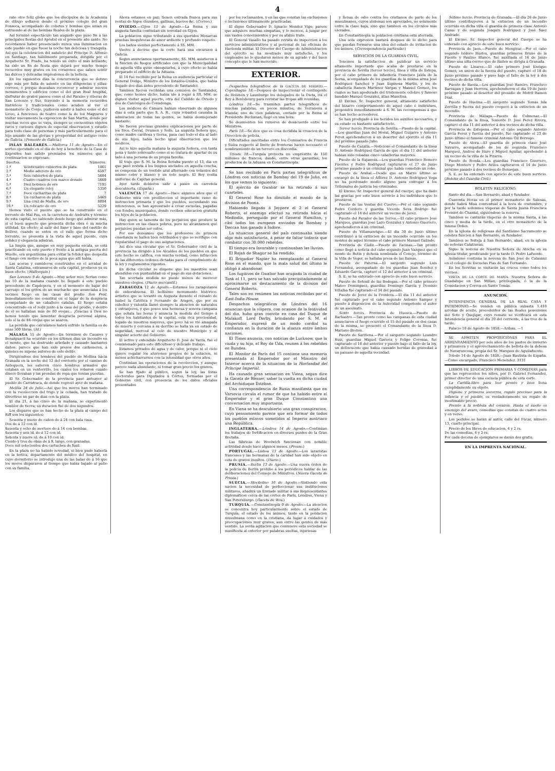4
rato otro feliz globo que los discípulos de la Academia de dibujo soltaron desde el próximo colegio del gran Fonseca, acompañado de cohetes y bombas que unian su estruendo al de las bombas Reales de la plaza.
Así terminó espectáculo tan augusto que puso fin á las principales fiestas del Apóstol en el presente año santo. No recordamos haber presenciado nunca una iluminacion en este pueblo en que fuese la noche tan deliciosa y tranquila. Así que la celebracion del natalicio del Príncipe D. Alfonso en Santiago, tan hábilmente preparada, dirigida por el Arquitecto Sr. Prado, ha tenido un éxito el más brillante; ha sido un fin de fiesta que dejará por mucho tiempo recuerdos muy gratos en los corazones que saben sentir las dulces y delicadas impresiones de la belleza.
En los siguientes dias la concurrencia que se detuvo algo más por falta de asiento en las diligencias y sillas-correos, ó porque deseaban reconocer y admirar nuevos monumentos y edificios como el del gran Real hospital, disfrutar de gratos paseos como el del Paraíso y riberas de San Lorenzo y Sur, trayendo á la memoria recuerdos históricos y tradicionales como acuden al ver el monasterio de Conjo, pudieron asistir á bailes como el del Liceo, á funciones de teatro como la de los Magyares y visitar nuevamente la exposicion de San Martin, donde por muchas veces que se vaya, siempre se encuentran objetos raros y curiosos dignos de especial observacion y estudio para todo clase de personas y más particularmente para el hijo amante de las glorias y prosperidad del antiguo reino de Galicia. (Fomento de Galicia.)
ISLAS BALEARES.—Mallorca 11 de Agosto.—En el sorteo ejecutado en el dia de hoy á beneficio de la Casa de Expósitos han salido premiados los números que á continuacion se expresan:
| Suertes. | | Números. |
| --- | --- | --- |
| 1.ª | Veinticuatro cubiertos de plata | 1461 |
| 2.ª | Medio aderezo de oro | 6597 |
| 3.ª | Seis cubiertos de plata | 5604 |
| 4.ª | Cuatro cuadros con marco dorado | 5669 |
| 5.ª | Diez botones de oro | 7195 |
| 6.ª | Un elegante reloj | 5350 |
| 7.ª | Doce cucharitas de plata | 7 |
| 8.ª | Un cucharon de plata | 5469 |
| 9.ª | Una cruz de Malta, de oro | 8894 |
| 10.ª | Un relicario de oro | 5229 |
Hemos visto el puente que se ha construido en el torrente de Mal Pas, en la carretera de Andraitx y término de esta capital, no sabiendo desde luego qué admirar más, si el buen aspecto que presenta dicha obra ó su mucha utilidad. En efecto; al salir del llano y base del castillo de Bellver, cuando se entra en el valle que forma dicho torrente, se presenta á la vista de aquel puente, cuya solidez y elegancia admiran.
La limpia que, aunque en muy pequeña escala, se está practicando en este puerto y frente á la antigua puerta del Muelle, era urgentísima para evitar la fetidez que despedia el fango con motivo de la poca agua que allí habia.
Las aceras y sumideros construidos en el arrabal de Santa Catalina, extramuros de esta capital, producen ya su buen efecto. (Mallorquin.)
San Lorenzo 9 de Agosto.—Muy señor mio: Serian como las 10 de la mañana cuando he llegado á este pueblo procedente de Capdepera, y en el momento de bajar del carruaje oí los gritos de un muchacho que anunciaba á los vecinos fuego en las casas del predio Son Pont. Inmediatamente me constituí en el lugar de la desgracia acompañado de un caballero catalan. El fuego estaba concentrado en el redil junto á la casa del predio, y dentro de él se hallaban más de 80 ovejas... ¡Gracias á Dios no hemos tenido que lamentar desgracia personal alguna, solo sí la de 84 ovejas que se asaron.
La pérdida que calculamos habrá sufrido la familia es de unas 500 libras. (Id.)
MÁLAGA 15 de Agosto.—En términos de Casares y Benalguacil ha ocurrido en los últimos dias un incendio en el monte, que ha destruido arbolado y causado bastantes daños: parece que han sido presos dos carboneros, á quienes se supone autores de este delito.
Dirigiéndose dos hombres del pueblo de Mollina hácia Granada en la noche del 12 del corriente por el camino de Antequera, les salieron cinco hombres armados que estaban en un ventorrillo, los cuales les robaron cuanto dinero llevaban y las prendas de ropa que tenian puestas.
El Sr. Gobernador de la provincia pasó anteayer al pueblo de Carratraca, de donde regresó ayer de mañana.
Melilla 24 de Julio.—Así que los moros han terminado con la recoleccion del trigo y la cebada, han tratado de divertirse un par de dias con la plaza.
El dia 21, á las cinco de la mañana, se experimentó temblor de tierra; su duracion fué de dos segundos.
Los disparos que se han hecho de la plaza al campo del Riff son los siguientes:
Sesenta y nueve de cañon de á 24 con bala rasa.
Dos de á 12 con id.
Sesenta y ocho de mortero de á 14 con bombas.
Sesenta y seis id. de á 12 con id.
Setenta y nueve id. de á 10 con id.
Ciento y tres de obus de á 9, largo, con granadas.
Doce mil setecientos dos cartuchos de fusil.
En la plaza no ha habido novedad, si bien pudo haberla en la botica, departamento del médico del hospital, en cuyo dormitorio se introdujo una de las balas de á 16 que los moros dispararon al tiempo que habia bajado al patio con su familia.
Ahora estamos en paz; tienen entrada franca para sus ventas de higos chumbos, gallinas, huevos &c. (Correo.)
OVIEDO.—Gijon 15 de Agosto.—La Reina y sus augusta familia continúan sin novedad en Gijon.
La poblacion sigue tributando á sus queridos Monarcas pruebas inequívocas de amor ardiente y profundo respeto.
Los baños sientan perfectamente á SS. MM.
Vuelve á decirse que la corte hará una excursion á Galicia.
Segun anunciamos oportunamente, SS. MM. asistieron á la funcion de fuegos artificiales con que la Municipalidad de aquella villa quiso obsequiarles, á cuyo efecto se habia preparado el edificio de la Aduana.
El 14 fué recibido por la Reina en audiencia particular el General Dodge, Ministro de los Estados-Unidos, que habia llegado dos dias ántes procedente de Santander.
Tambien fueron recibidas una comision de Santander, que, como hemos dicho, habia ido á rogar á SS. MM. se dignen visitar aquel puerto, otra del Cabildo de Oviedo y dos de Canónigos de Covadonga.
Los médicos de Cámara habian observado de algunos dias á esta parte que S. A. R., cuya robustez causaba la admiracion de todas las gentes, se habia desmejorado bastante.
No fueron precisas grandes explicaciones por parte de los Sres. Corral, Drumen y Solís. La augusta Señora que, como madre cariñosa y tierna, pasa casi todo el dia al lado de sus hijos, habia hecho igual observacion que los médicos.
Así lo hizo aquella mañana la augusta Señora, con tanta pena y tanto sobresalto como si se tratara de apartar de su lado á una persona de su propia familia.
El traje que S. M. la Reina llevaba puesto el 13, dia en que pasó revista á los buques anclados en aquella concha, se componia de un vestido azul alternado con volantes del mismo color y blanco y un velo negro. El Rey vestia uniforme de Capitan general.
Ayer tarde debieron salir á paseo en carretela descubierta. (España.)
VALENCIA 17 de Agosto.—Hace algunos años que el Gobierno mira con predileccion el importante ramo de instruccion primaria y que los pueblos, secundando sus intenciones, se han apresurado á crear escuelas, pagadas con fondos municipales, donde reciben educacion gratuita los hijos de la poblacion.
Hay quien se lamenta de los perjuicios que produce la instruccion en las clases pobres, pero no alcanzamos qué perjuicios puedan ser estos.
Por eso deseamos que los profesores de primera enseñanza se hallen bien retribuidos y que se verifique con regularidad el pago de sus asignaciones.
Así dice una circular que el Sr. Gobernador civil de la provincia ha dirigido á los Alcaldes de los pueblos en que este hecho se califica, con mucha verdad, como infraccion de las diferentes órdenes dictadas para el cumplimiento de la ley y reglamentos vigentes.
En dicha circular se dispone que los maestros sean atendidos con puntualidad en el pago de sus dotaciones.
Tan acertada medida no puede ménos de merecer nuestros elogios. (Diario mercantil.)
ZARAGOZA 12 de Agosto.—Estamos los zaragozanos de enhorabuena. El bellísimo monumento histórico-artístico que se levantó en Augusta durante el reinado de Isabel la Católica y Fernando de Aragon, que por su esbeltez y valentía llamó siempre la atencion de naturales y extranjeros, y que posee una hermosa y sonora campana que señala las horas y anuncia la medida del tiempo á todos los habitantes de la capital, esta rica preciosidad, legado de nuestros mayores, que poco há se vió amagada de muerte y cercana á su derribo se halla ya en estado de seguridad, merced al celo de nuestro Municipio y al singular acierto del Gobierno.
El activo y entendido Arquitecto D. José de Yarza, fué el comisionado para este dificultoso y delicado trabajo.
Estamos privados de agua y de calor, porque ni el cielo quiere regalar los aluviones propios de la estacion, ni ménos achicharrarnos con la intensidad que otros años.
Continúan las operaciones de la recoleccion, y aunque parece nada abundante, ni tomar gran precio los granos.
Se han fijado al público, segun la ley, las listas electorales para Diputados á Córtes, formadas por el Gobierno civil, con presencia de los datos oficiales presentados
por los reclamantes, y en las que constan las exclusiones é inclusiones últimamente practicadas.
El digno Gobernador D. Ignacio Mendez Vigo, parece que adquiere muchas simpatías, y lo merece, á juzgar por sus vastos conocimientos y por su afable trato.
El General Vasallo ha pasado revista de inspeccion á los servicios administrativos y al personal de las oficinas de Hacienda militar. El Director del Cuerpo de Administracion del ejército se ha mostrado muy satisfecho, y los empleados no lo quedaron ménos de su agrado y del buen concepto que le han merecido.
EXTERIOR.
Despachos telegráficos de la GACETA DE MADRID.—Copenhague 18.—Despues de inspeccionar el contingente de Holstein y Launburgo los delegados de la Dieta, irá el Rey á Renlsbourg para revistar las tropas allí reunidas.
Lóndres 18.—Se trasmiten partes telegráficos de muchas palabras, en pocos minutos, de Terranova á Irlanda; uno de cien palabras, enviado por la Reina al Presidente Buchanan, llegó en una hora.
Se desmienten los rumores de desacuerdo entre los Ministros.
París 18.—Se dice que es cosa decidida la creacion de la Direccion de policía.
Dificultades suscitadas entre los Comisarios de Francia y Suiza respecto al límite de fronteras hacen necesario el nombramiento de un tercero en discordia.
Trieste 18.—Turquía proyecta un empréstito de 150 millones de francos, dando, entre otras garantías, los productos de la Aduana en Constantinopla.
Se han recibido en París partes telegráficos de Lóndres con noticias de Bombay del 19 de Julio, en los que vemos lo siguiente:
El ejército de Gwalior se ha retirado á sus cuarteles.
El General Rose ha dimitido el mando de la division de Poona.
Habiendo llegado á Jeypore el 2 el General Roberts, el enemigo efectuó su retirada hácia el Mediodía, perseguido por el General Hamilton, y cási todos los europeos enviados de Bombay y Deccan han ganado á Indore.
La situacion general del país continuaba siendo algo más satisfactoria, á pesar de faltar todavía que combatir con 30.000 rebeldes.
El tiempo era favorable y continuaban las lluvias.
El Rajah de Shagur se ha rendido.
El Brigadier Napier ha reemplazado al General Rose en el mando, que la mala salud del último le obligó á abandonar.
Los fugitivos de Gwalior han ocupado la ciudad de Tonk el 11, pero se han salvado precipitadamente al aproximarse un destacamento de la division del General Roberts.
Tales son en resúmen las noticias recibidas por el East-India-House.
Despachos telegráficos de Lóndres del 16 anuncian que la víspera, con ocasion de la festividad del dia, hubo gran convite en casa del Duque de Malakoff. Lord Derby, brindando por S. M. el Emperador, expresó de un modo cordial su confianza en la duracion de la alianza entre ámbas naciones.
El Times anuncia, con noticias de Lucknow, que la viuda y su hijo, el Rey de Uda, reunen á los rebeldes en Bundea.
El Monitor de París del 15 contiene una memoria presentada al Emperador por el Ministro del Interior acerca de la situacion de la Horfandad del Príncipe Imperial.
Ha causado gran sensacion en Viena, segun dice la Gaceta de Wesser, saber la vuelta en dicha ciudad del Archiduque Estéban.
Una correspondencia de Rusia manifiesta que en Varsovia circula el rumor de que ha habido entre el Emperador y el gran Duque Constantino una conversacion muy importante.
En Viena se ha descubierto una gran conspiracion, cuyo pensamiento parece que era formar de todos los pueblos eslavos sometidos al Imperio austriaco una República.
INGLATERRA.—Lóndres 14 de Agosto.—Continúan los trabajos de fortificacion en diversos puntos de la Gran Bretaña.
Las fábricas de Woolwich funcionan con notable actividad desde hace algunos meses. (Presse.)
PORTUGAL.—Lisboa 13 de Agosto.—Los lazaristas franceses y las hermanas de la caridad han sido objeto en esta de graves insultos. (Diario.)
PRUSIA.—Berlin 13 de Agosto.—Una nueva órden de la policía de Berlin prohibe á los periódicos hablar de las deliberaciones del Consejo de Ministros. (Nueva Gaceta de Prusia.)
SUECIA.—Stockolmo 10 de Agosto.—Sintiendo esta nacion la necesidad de perfeccionar sus instituciones militares, añadirá un Enviado militar á sus Representantes diplomáticos cerca de las córtes de París, Lóndres, Viena y San Petersburgo. (Gaceta de Wos.)
TURQUÍA.—Constantinopla 9 de Agosto.—La atencion se concentra hoy particularmente sobre el estado de Turquía; el estado de los ánimos, tanto en la poblacion musulmana como en la cristiana, da lugar á cuidados y preocupaciones muy graves, aun entre las gentes de más sentido. La sorda agitacion que conmueve esta sociedad se manifiesta al exterior por palabras sueltas, injuriosas
y llenas de odio contra los cristianos de parte de los musulmanes, cuyos síntomas son apreciados, no solamente entre la clase baja, sino que tambien en los círculos más elevados.
En Constantinopla la poblacion cristiana está aterrada.
Una sola expresion bastará despues de lo dicho para que puedan formarse una idea del estado de irritacion de los ánimos. (Correspondencia particular.)
SERVICIOS DE LA GUARDIA CIVIL.
Tenemos la satisfaccion de publicar un servicio altamente importante que acaba de prestarse en la provincia de Sevilla (tercer tercio), línea y villa de Estepa, por el cabo primero de infantería Francisco Jalda de la Serna, acompañado de los guardias de la misma arma José Rodriguez Sanchez y Juan Espinosa Martin, y los de caballería Ramon Martinez Vargas y Manuel Gomez, los cuales se han apoderado del tristemente célebre y famoso bandido Manuel Gonzalez, álias Muselina.
El Excmo. Sr. Inspector general, altamente satisfecho del bizarro comportamiento de aquel cabo é individuos, propondrá inmediatamente á S. M. las recompensas á que se han hecho acreedores.
Se han prodigado á los heridos los auxilios necesarios, y su estado es bastante satisfactorio.
Tercer tercio. Provincia de Sevilla.—Puesto de la capital.—Los guardias Juan del Moral, Miguel Guijarro y Antonio Perez aprehendieron á un desertor del ejército el dia 11 del próximo pasado Julio.
Puesto de Cazalla.—Noticioso el Comandante de la línea D. Antonio Rodriguez García de que el dia 11 del anterior habian sido robadas cinco caballerías mayores.
Puesto de la Rajanosa.—Los guardias Francisco Romero Fuentes y Pedro Rodriguez capturaron el 27 de Junio próximo pasado á un criminal que habia cometido un robo.
Puesto de Arahal.—Desde que en Marzo último se encargó de la línea el Alférez D. Antonio Rodriguez Vega no ha perdonado medio alguno para entregar á los Tribunales de justicia los criminales.
El Excmo. Sr. Inspector general del cuerpo, que ha dado las gracias por este buen servicio á los individuos que lo prestaron.
Puesto de las Ventas del Cuervo.—Por el cabo segundo Pedro Cordero y guardia Vicente Seva Rodrigo fué capturado el 14 del anterior un vecino de Jerez.
Puesto del Parador de las Torres.—El cabo primero José Marques, guardias José Lazo Gonzalez y Antonio Guerrero, aprehendieron á un criminal.
Puesto de Villamanrique.—El dia 30 de Junio último contribuyó á la extincion de un incendio ocurrido en los montes de aquel término el cabo primero Manuel Galindo.
Provincia de Cádiz.—Puesto de Facinas.—Tan pronto como llegó á noticia del cabo segundo Juan Vazquez que el monte de Retin y dehesa nombrada el Conejo, término de la Villa de Veger, se hallaba presa de las llamas.
Puesto de Paterna.—El sargento segundo Luis Fernandez, acompañado de los guardias Juan Benitez y Eduardo García, capturó el 12 del anterior á un criminal.
S. E. se ha enterado con aprecio de este buen servicio.
Puesto de Setenil de las Bodegas.—Por el cabo primero Mateo Dominguez, guardias Domingo García y Dionisio Villalba fué capturado el 14 del pasado.
Puesto de Jerez de la Frontera.—El dia 11 del anterior fué capturado por el cabo segundo Antonio Samper y puesto á disposicion de la Autoridad competente el autor de un asesinato.
Sexto tercio. Provincia de Huesca.—Puesto de Barbastro.—Tan pronto como las campanas de esta ciudad anunciaron el fuego ocurrido el 15 del pasado en dos casas de la misma, se presentó el Comandante de la línea D. Mariano Breton.
Puesto de Sariñena.—Por el sargento segundo Leandro Ruiz, guardias Miguel Gaviera y Felipe Coronas, fué capturado el 18 del anterior y puesto bajo el fallo de la ley, un delincuente que habia causado heridas de gravedad á un paisano de aquella vecindad.
Sétimo tercio. Provincia de Granada.—El dia 26 de Junio último contribuyeron á la extincion de un incendio ocurrido en dicha villa el guardia de primera clase Antonio Casas y de segunda Joaquin Rodriguez y José Saez Andrade.
El Excmo. Sr. Inspector general del Cuerpo se ha enterado con aprecio de este buen servicio.
Provincia de Jaen.—Puesto de Mengivar.—Por el cabo segundo Isidoro Bustos, guardias primeros Bruno de la Fuente y Paulino Blanco, fué auxiliada el 16 de Junio último una silla-correo que de Bailen se dirigia á Granada.
Puesto de Linares.—El cabo primero José Enrique Gomez, en union de la fuerza del puesto, capturó el 18 de Junio próximo pasado y puso bajo el fallo de la ley á dos vecinos de dicha villa.
Puesto de Baeza.—Los guardias José Ramiro, Francisco Barragan y Juan Herrera, aprehendieron el dia 19 de Junio próximo pasado al desertor del presidio de Motril Ramon Diaz.
Puesto de Huelma.—El sargento segundo Tomas Isla Zorrilla y fuerza del puesto cooperó á la extincion de un incendio.
Provincia de Málaga.—Puesto de Colmenar.—El Comandante de la línea, Teniente D. José Perez Rivera, capturó el dia 11 del anterior á dos vecinos de dicha villa.
Provincia de Estepona.—Por el cabo segundo Antonio García Perez y fuerza del puesto, fué capturado el 23 de Junio último el famoso criminal Antonio Gil Borrego.
Puesto de Alora.—El guardia de primera clase José Navarro, acompañado de los de segunda Francisco Marquez, Andres de Haro y Miguel Aguilar, aprehendió á un vecino de la villa de la Pizarra.
Puesto de Ronda.—Los guardias Francisco Guerrero, Diego Montero y Pedro Aviles capturaron el 14 de Junio próximo pasado á dos vecinos de Benaojan.
S. E. se ha enterado con aprecio de este buen servicio. (Boletin del Guardia Civil.)
BOLETIN RELIGIOSO.
Santo del dia.—San Bernardo, abad y fundador.
Cuarenta Horas en el primer monasterio de Salesas, donde habrá Misa conventual á la hora de costumbre, y por la tarde solemnes vísperas de Santa Juana Francisca Fremiot de Chantal, siguiéndose la reserva.
Tambien se cantarán vísperas de la misma Santa, á las cinco y media de la tarde, en el otro monasterio de la misma Orden.
En la iglesia de religiosas del Santísimo Sacramento se celebra funcion á San Bernardo, su fundador.
Tambien se festeja á San Bernardo, abad, en la iglesia de señoras Calatravas.
Sigue la novena de Nuestra Señora de Atocha en su iglesia titular, predicando por la tarde D. Pedro Lafuente.
Asimismo continúa la novena de San José de Calasanz en el colegio de Escuelas Pias de San Fernando.
En los Servitas se visitarán las cruces como todos los viérnes.
VISITA DE LA CORTE DE MARÍA. Nuestra Señora de Guadalupe en San Millan, privilegiada, ó la de la Consolacion y Correa en Santo Tomás.
ANUNCIOS.
INTENDENCIA GENERAL DE LA REAL CASA Y PATRIMONIO.—Se venden en pública subasta 1.410 arrobas de aceite, procedentes de las Reales posesiones del Soto y Quejigar, cuyo remate se verificará en esta Intendencia general el dia 20 del corriente, á las tres de la tarde.
Palacio 10 de Agosto de 1858.—Aribau. —1
SE ADMITEN PROPOSICIONES PARA EL ARRENDAMIENTO por seis años de los pastos de invierno y primavera y el aprovechamiento de bellota de la dehesa de Navayuncosa, propia del Sr. Marques de Aguilafuente.
Toledo 14 de Agosto de 1858.—Juan Bautista de España.—Como encargado, Francisco Menendez. 3131
LIBROS DE EDUCACION PRIMARIA Y COMEDIAS para que las representen los niños, por D. Gabriel Fernandez, primer director de una escuela pública de esta corte.
La Cartilla-libro para leer pronto y bien llena cumplidamente su objeto.
Higiene y primeros socorros, regalo precioso para la infancia y el pueblo, es verdaderamente un regalo de inestimable precio.
Premio á la nobleza del corazon. Hasta el sueño es enemigo del avaro, comedias que constan de cuatro actos y en verso.
Los pedidos se harán al autor, calle del Fúcar, número 13, cuarto principal.
Precio de los libros de educacion, 4 y 2 rs.
De las comedias, 4 y 2 rs.
Por cada docena de ejemplares se darán dos gratis.
EN LA IMPRENTA NACIONAL.